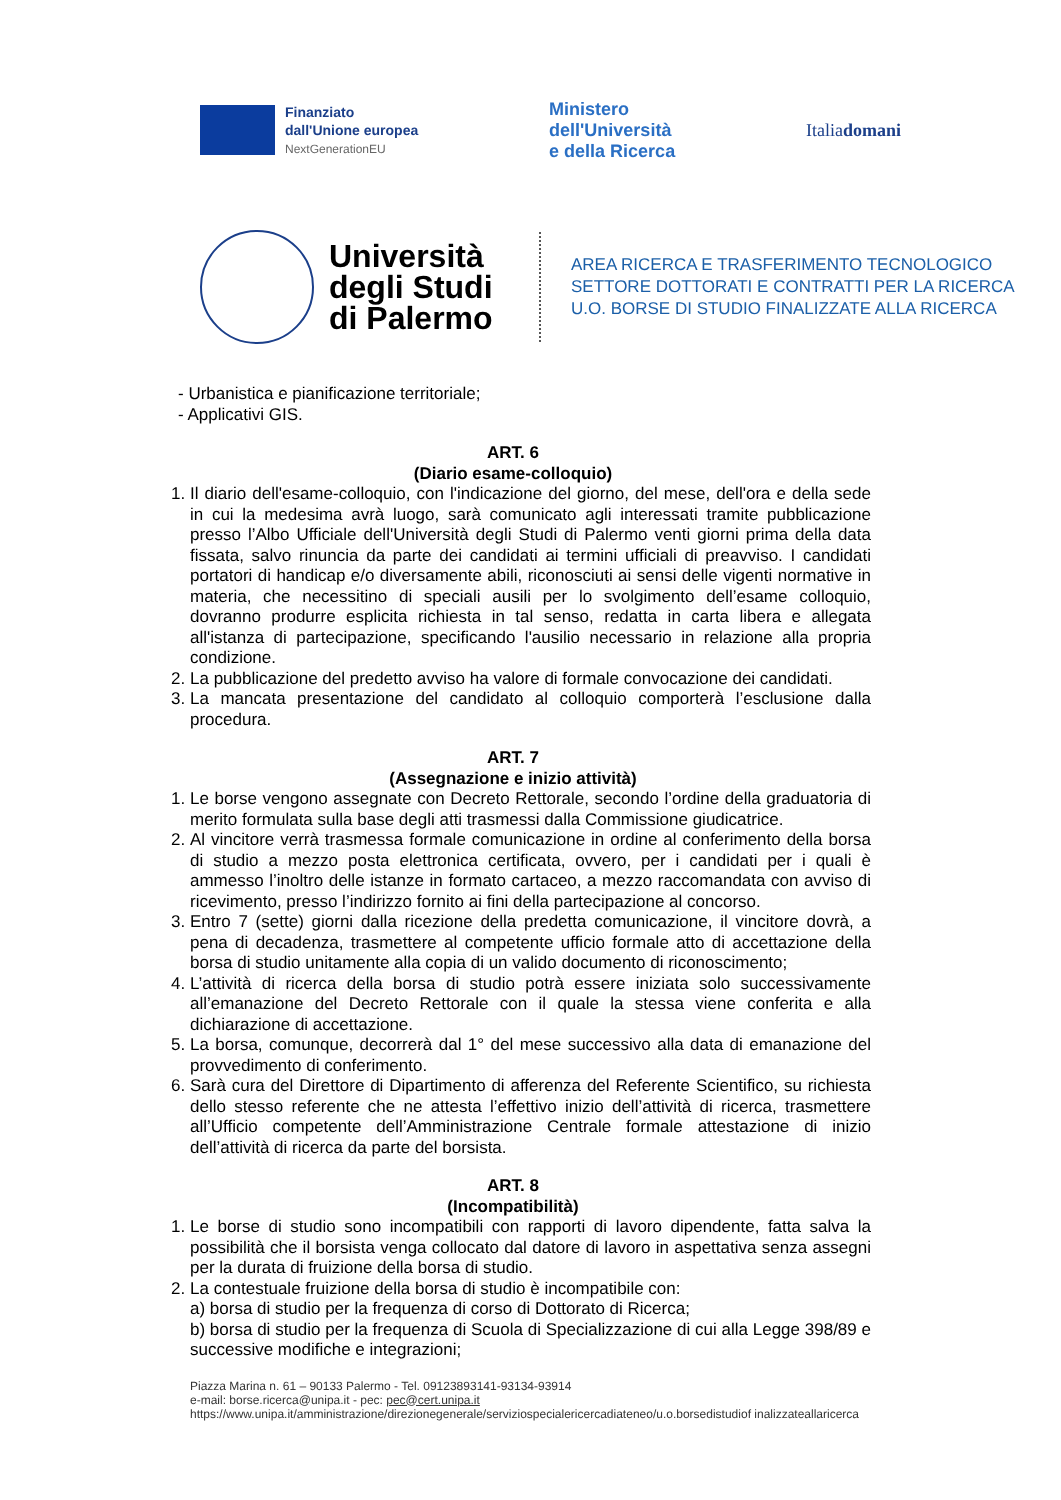Finanziato
dall'Unione europea
NextGenerationEU
Ministero
dell'Università
e della Ricerca
Italiadomani
Università degli Studi di Palermo
AREA RICERCA E TRASFERIMENTO TECNOLOGICO
SETTORE DOTTORATI E CONTRATTI PER LA RICERCA
U.O. BORSE DI STUDIO FINALIZZATE ALLA RICERCA
- Urbanistica e pianificazione territoriale;
- Applicativi GIS.
ART. 6
(Diario esame-colloquio)
1. Il diario dell'esame-colloquio, con l'indicazione del giorno, del mese, dell'ora e della sede in cui la medesima avrà luogo, sarà comunicato agli interessati tramite pubblicazione presso l’Albo Ufficiale dell'Università degli Studi di Palermo venti giorni prima della data fissata, salvo rinuncia da parte dei candidati ai termini ufficiali di preavviso. I candidati portatori di handicap e/o diversamente abili, riconosciuti ai sensi delle vigenti normative in materia, che necessitino di speciali ausili per lo svolgimento dell’esame colloquio, dovranno produrre esplicita richiesta in tal senso, redatta in carta libera e allegata all'istanza di partecipazione, specificando l'ausilio necessario in relazione alla propria condizione.
2. La pubblicazione del predetto avviso ha valore di formale convocazione dei candidati.
3. La mancata presentazione del candidato al colloquio comporterà l’esclusione dalla procedura.
ART. 7
(Assegnazione e inizio attività)
1. Le borse vengono assegnate con Decreto Rettorale, secondo l’ordine della graduatoria di merito formulata sulla base degli atti trasmessi dalla Commissione giudicatrice.
2. Al vincitore verrà trasmessa formale comunicazione in ordine al conferimento della borsa di studio a mezzo posta elettronica certificata, ovvero, per i candidati per i quali è ammesso l’inoltro delle istanze in formato cartaceo, a mezzo raccomandata con avviso di ricevimento, presso l’indirizzo fornito ai fini della partecipazione al concorso.
3. Entro 7 (sette) giorni dalla ricezione della predetta comunicazione, il vincitore dovrà, a pena di decadenza, trasmettere al competente ufficio formale atto di accettazione della borsa di studio unitamente alla copia di un valido documento di riconoscimento;
4. L’attività di ricerca della borsa di studio potrà essere iniziata solo successivamente all’emanazione del Decreto Rettorale con il quale la stessa viene conferita e alla dichiarazione di accettazione.
5. La borsa, comunque, decorrerà dal 1° del mese successivo alla data di emanazione del provvedimento di conferimento.
6. Sarà cura del Direttore di Dipartimento di afferenza del Referente Scientifico, su richiesta dello stesso referente che ne attesta l’effettivo inizio dell’attività di ricerca, trasmettere all’Ufficio competente dell’Amministrazione Centrale formale attestazione di inizio dell’attività di ricerca da parte del borsista.
ART. 8
(Incompatibilità)
1. Le borse di studio sono incompatibili con rapporti di lavoro dipendente, fatta salva la possibilità che il borsista venga collocato dal datore di lavoro in aspettativa senza assegni per la durata di fruizione della borsa di studio.
2. La contestuale fruizione della borsa di studio è incompatibile con:
a) borsa di studio per la frequenza di corso di Dottorato di Ricerca;
b) borsa di studio per la frequenza di Scuola di Specializzazione di cui alla Legge 398/89 e successive modifiche e integrazioni;
Piazza Marina n. 61 – 90133 Palermo - Tel. 09123893141-93134-93914
e-mail: borse.ricerca@unipa.it - pec: pec@cert.unipa.it
https://www.unipa.it/amministrazione/direzionegenerale/serviziospecialericercadiateneo/u.o.borsedistudiof inalizzateallaricerca